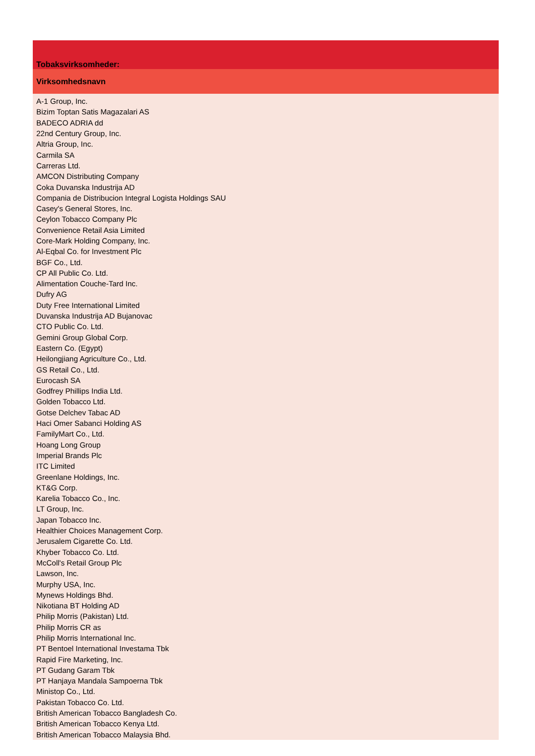| Tobaksvirksomheder: |
| --- |
| Virksomhedsnavn |
| A-1 Group, Inc. |
| Bizim Toptan Satis Magazalari AS |
| BADECO ADRIA dd |
| 22nd Century Group, Inc. |
| Altria Group, Inc. |
| Carmila SA |
| Carreras Ltd. |
| AMCON Distributing Company |
| Coka Duvanska Industrija AD |
| Compania de Distribucion Integral Logista Holdings SAU |
| Casey's General Stores, Inc. |
| Ceylon Tobacco Company Plc |
| Convenience Retail Asia Limited |
| Core-Mark Holding Company, Inc. |
| Al-Eqbal Co. for Investment Plc |
| BGF Co., Ltd. |
| CP All Public Co. Ltd. |
| Alimentation Couche-Tard Inc. |
| Dufry AG |
| Duty Free International Limited |
| Duvanska Industrija AD Bujanovac |
| CTO Public Co. Ltd. |
| Gemini Group Global Corp. |
| Eastern Co. (Egypt) |
| Heilongjiang Agriculture Co., Ltd. |
| GS Retail Co., Ltd. |
| Eurocash SA |
| Godfrey Phillips India Ltd. |
| Golden Tobacco Ltd. |
| Gotse Delchev Tabac AD |
| Haci Omer Sabanci Holding AS |
| FamilyMart Co., Ltd. |
| Hoang Long Group |
| Imperial Brands Plc |
| ITC Limited |
| Greenlane Holdings, Inc. |
| KT&G Corp. |
| Karelia Tobacco Co., Inc. |
| LT Group, Inc. |
| Japan Tobacco Inc. |
| Healthier Choices Management Corp. |
| Jerusalem Cigarette Co. Ltd. |
| Khyber Tobacco Co. Ltd. |
| McColl's Retail Group Plc |
| Lawson, Inc. |
| Murphy USA, Inc. |
| Mynews Holdings Bhd. |
| Nikotiana BT Holding AD |
| Philip Morris (Pakistan) Ltd. |
| Philip Morris CR as |
| Philip Morris International Inc. |
| PT Bentoel International Investama Tbk |
| Rapid Fire Marketing, Inc. |
| PT Gudang Garam Tbk |
| PT Hanjaya Mandala Sampoerna Tbk |
| Ministop Co., Ltd. |
| Pakistan Tobacco Co. Ltd. |
| British American Tobacco Bangladesh Co. |
| British American Tobacco Kenya Ltd. |
| British American Tobacco Malaysia Bhd. |